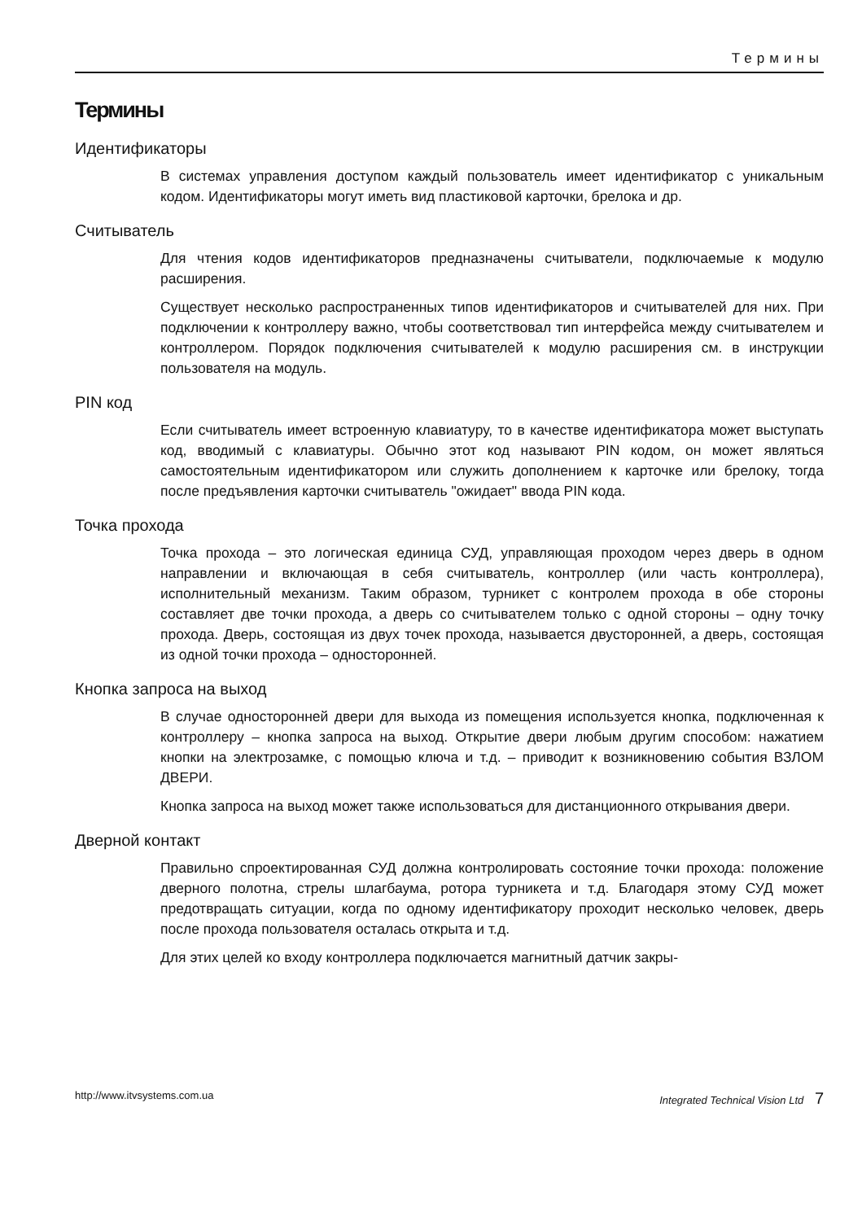Термины
Термины
Идентификаторы
В системах управления доступом каждый пользователь имеет идентификатор с уникальным кодом. Идентификаторы могут иметь вид пластиковой карточки, брелока и др.
Считыватель
Для чтения кодов идентификаторов предназначены считыватели, подключаемые к модулю расширения.
Существует несколько распространенных типов идентификаторов и считывателей для них. При подключении к контроллеру важно, чтобы соответствовал тип интерфейса между считывателем и контроллером. Порядок подключения считывателей к модулю расширения см. в инструкции пользователя на модуль.
PIN код
Если считыватель имеет встроенную клавиатуру, то в качестве идентификатора может выступать код, вводимый с клавиатуры. Обычно этот код называют PIN кодом, он может являться самостоятельным идентификатором или служить дополнением к карточке или брелоку, тогда после предъявления карточки считыватель "ожидает" ввода PIN кода.
Точка прохода
Точка прохода – это логическая единица СУД, управляющая проходом через дверь в одном направлении и включающая в себя считыватель, контроллер (или часть контроллера), исполнительный механизм. Таким образом, турникет с контролем прохода в обе стороны составляет две точки прохода, а дверь со считывателем только с одной стороны – одну точку прохода. Дверь, состоящая из двух точек прохода, называется двусторонней, а дверь, состоящая из одной точки прохода – односторонней.
Кнопка запроса на выход
В случае односторонней двери для выхода из помещения используется кнопка, подключенная к контроллеру – кнопка запроса на выход. Открытие двери любым другим способом: нажатием кнопки на электрозамке, с помощью ключа и т.д. – приводит к возникновению события ВЗЛОМ ДВЕРИ.
Кнопка запроса на выход может также использоваться для дистанционного открывания двери.
Дверной контакт
Правильно спроектированная СУД должна контролировать состояние точки прохода: положение дверного полотна, стрелы шлагбаума, ротора турникета и т.д. Благодаря этому СУД может предотвращать ситуации, когда по одному идентификатору проходит несколько человек, дверь после прохода пользователя осталась открыта и т.д.
Для этих целей ко входу контроллера подключается магнитный датчик закры-
http://www.itvsystems.com.ua Integrated Technical Vision Ltd 7